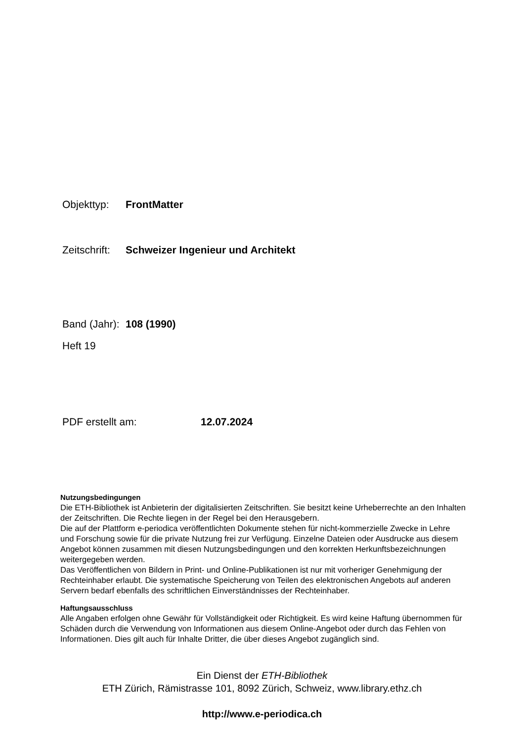Objekttyp: FrontMatter
Zeitschrift: Schweizer Ingenieur und Architekt
Band (Jahr): 108 (1990)
Heft 19
PDF erstellt am: 12.07.2024
Nutzungsbedingungen
Die ETH-Bibliothek ist Anbieterin der digitalisierten Zeitschriften. Sie besitzt keine Urheberrechte an den Inhalten der Zeitschriften. Die Rechte liegen in der Regel bei den Herausgebern.
Die auf der Plattform e-periodica veröffentlichten Dokumente stehen für nicht-kommerzielle Zwecke in Lehre und Forschung sowie für die private Nutzung frei zur Verfügung. Einzelne Dateien oder Ausdrucke aus diesem Angebot können zusammen mit diesen Nutzungsbedingungen und den korrekten Herkunftsbezeichnungen weitergegeben werden.
Das Veröffentlichen von Bildern in Print- und Online-Publikationen ist nur mit vorheriger Genehmigung der Rechteinhaber erlaubt. Die systematische Speicherung von Teilen des elektronischen Angebots auf anderen Servern bedarf ebenfalls des schriftlichen Einverständnisses der Rechteinhaber.
Haftungsausschluss
Alle Angaben erfolgen ohne Gewähr für Vollständigkeit oder Richtigkeit. Es wird keine Haftung übernommen für Schäden durch die Verwendung von Informationen aus diesem Online-Angebot oder durch das Fehlen von Informationen. Dies gilt auch für Inhalte Dritter, die über dieses Angebot zugänglich sind.
Ein Dienst der ETH-Bibliothek
ETH Zürich, Rämistrasse 101, 8092 Zürich, Schweiz, www.library.ethz.ch
http://www.e-periodica.ch